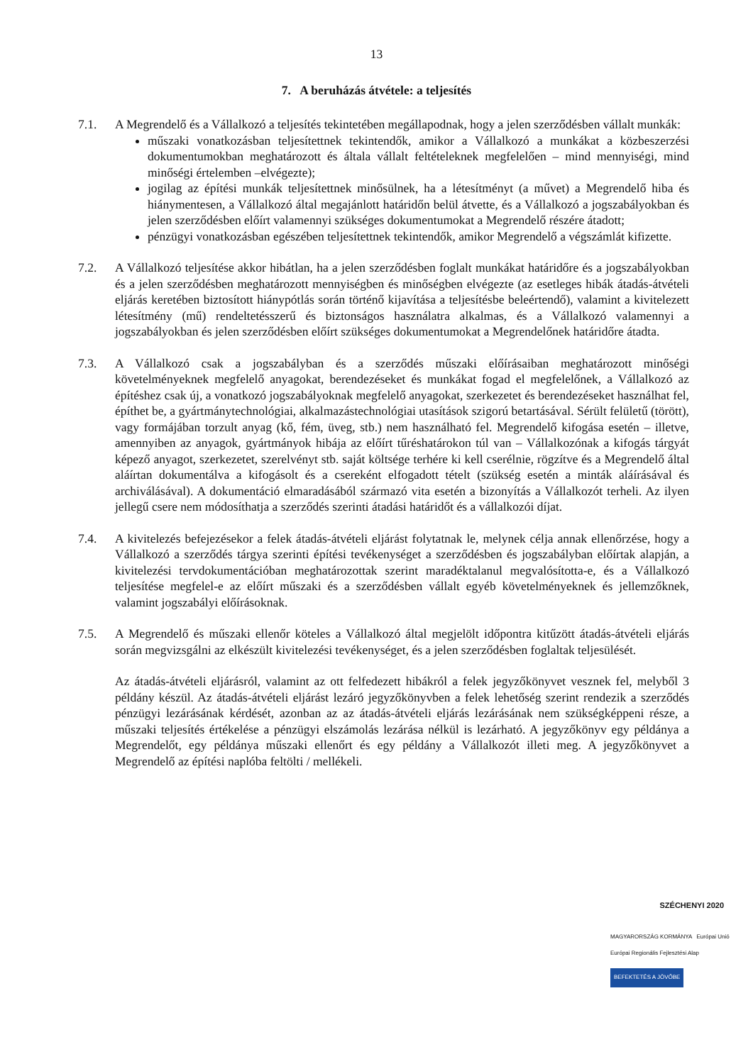13
7. A beruházás átvétele: a teljesítés
7.1. A Megrendelő és a Vállalkozó a teljesítés tekintetében megállapodnak, hogy a jelen szerződésben vállalt munkák:
műszaki vonatkozásban teljesítettnek tekintendők, amikor a Vállalkozó a munkákat a közbeszerzési dokumentumokban meghatározott és általa vállalt feltételeknek megfelelően – mind mennyiségi, mind minőségi értelemben –elvégezte);
jogilag az építési munkák teljesítettnek minősülnek, ha a létesítményt (a művet) a Megrendelő hiba és hiánymentesen, a Vállalkozó által megajánlott határidőn belül átvette, és a Vállalkozó a jogszabályokban és jelen szerződésben előírt valamennyi szükséges dokumentumokat a Megrendelő részére átadott;
pénzügyi vonatkozásban egészében teljesítettnek tekintendők, amikor Megrendelő a végszámlát kifizette.
7.2. A Vállalkozó teljesítése akkor hibátlan, ha a jelen szerződésben foglalt munkákat határidőre és a jogszabályokban és a jelen szerződésben meghatározott mennyiségben és minőségben elvégezte (az esetleges hibák átadás-átvételi eljárás keretében biztosított hiánypótlás során történő kijavítása a teljesítésbe beleértendő), valamint a kivitelezett létesítmény (mű) rendeltetésszerű és biztonságos használatra alkalmas, és a Vállalkozó valamennyi a jogszabályokban és jelen szerződésben előírt szükséges dokumentumokat a Megrendelőnek határidőre átadta.
7.3. A Vállalkozó csak a jogszabályban és a szerződés műszaki előírásaiban meghatározott minőségi követelményeknek megfelelő anyagokat, berendezéseket és munkákat fogad el megfelelőnek, a Vállalkozó az építéshez csak új, a vonatkozó jogszabályoknak megfelelő anyagokat, szerkezetet és berendezéseket használhat fel, építhet be, a gyártmánytechnológiai, alkalmazástechnológiai utasítások szigorú betartásával. Sérült felületű (törött), vagy formájában torzult anyag (kő, fém, üveg, stb.) nem használható fel. Megrendelő kifogása esetén – illetve, amennyiben az anyagok, gyártmányok hibája az előírt tűréshatárokon túl van – Vállalkozónak a kifogás tárgyát képező anyagot, szerkezetet, szerelvényt stb. saját költsége terhére ki kell cserélnie, rögzítve és a Megrendelő által aláírtan dokumentálva a kifogásolt és a csereként elfogadott tételt (szükség esetén a minták aláírásával és archiválásával). A dokumentáció elmaradásából származó vita esetén a bizonyítás a Vállalkozót terheli. Az ilyen jellegű csere nem módosíthatja a szerződés szerinti átadási határidőt és a vállalkozói díjat.
7.4. A kivitelezés befejezésekor a felek átadás-átvételi eljárást folytatnak le, melynek célja annak ellenőrzése, hogy a Vállalkozó a szerződés tárgya szerinti építési tevékenységet a szerződésben és jogszabályban előírtak alapján, a kivitelezési tervdokumentációban meghatározottak szerint maradéktalanul megvalósította-e, és a Vállalkozó teljesítése megfelel-e az előírt műszaki és a szerződésben vállalt egyéb követelményeknek és jellemzőknek, valamint jogszabályi előírásoknak.
7.5. A Megrendelő és műszaki ellenőr köteles a Vállalkozó által megjelölt időpontra kitűzött átadás-átvételi eljárás során megvizsgálni az elkészült kivitelezési tevékenységet, és a jelen szerződésben foglaltak teljesülését.
Az átadás-átvételi eljárásról, valamint az ott felfedezett hibákról a felek jegyzőkönyvet vesznek fel, melyből 3 példány készül. Az átadás-átvételi eljárást lezáró jegyzőkönyvben a felek lehetőség szerint rendezik a szerződés pénzügyi lezárásának kérdését, azonban az az átadás-átvételi eljárás lezárásának nem szükségképpeni része, a műszaki teljesítés értékelése a pénzügyi elszámolás lezárása nélkül is lezárható. A jegyzőkönyv egy példánya a Megrendelőt, egy példánya műszaki ellenőrt és egy példány a Vállalkozót illeti meg. A jegyzőkönyvet a Megrendelő az építési naplóba feltölti / mellékeli.
SZÉCHENYI 2020
MAGYARORSZÁG KORMÁNYA Európai Unió Európai Regionális Fejlesztési Alap
BEFEKTETÉS A JÖVŐBE